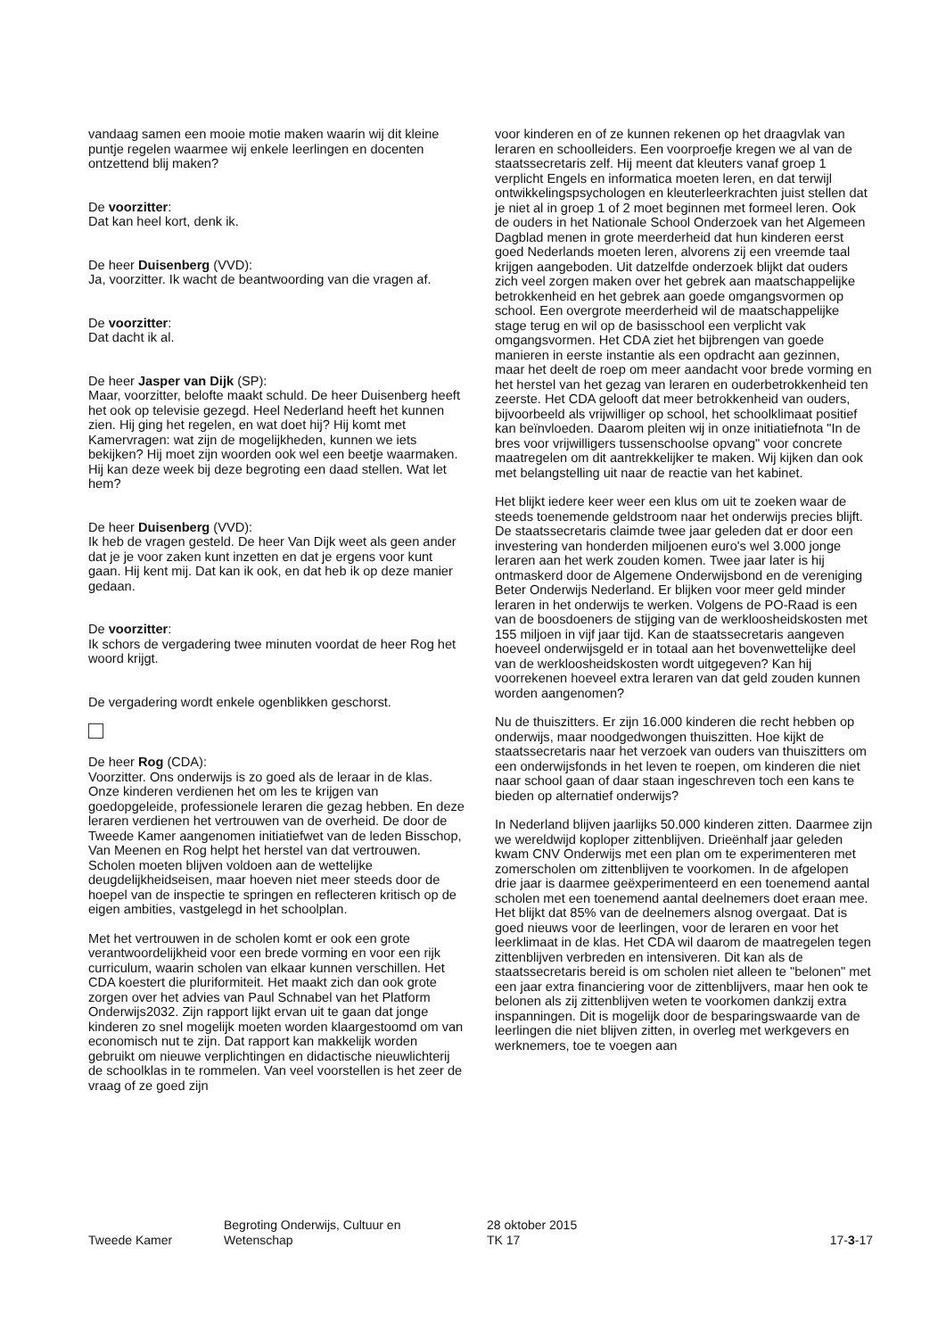vandaag samen een mooie motie maken waarin wij dit kleine puntje regelen waarmee wij enkele leerlingen en docenten ontzettend blij maken?
De voorzitter:
Dat kan heel kort, denk ik.
De heer Duisenberg (VVD):
Ja, voorzitter. Ik wacht de beantwoording van die vragen af.
De voorzitter:
Dat dacht ik al.
De heer Jasper van Dijk (SP):
Maar, voorzitter, belofte maakt schuld. De heer Duisenberg heeft het ook op televisie gezegd. Heel Nederland heeft het kunnen zien. Hij ging het regelen, en wat doet hij? Hij komt met Kamervragen: wat zijn de mogelijkheden, kunnen we iets bekijken? Hij moet zijn woorden ook wel een beetje waarmaken. Hij kan deze week bij deze begroting een daad stellen. Wat let hem?
De heer Duisenberg (VVD):
Ik heb de vragen gesteld. De heer Van Dijk weet als geen ander dat je je voor zaken kunt inzetten en dat je ergens voor kunt gaan. Hij kent mij. Dat kan ik ook, en dat heb ik op deze manier gedaan.
De voorzitter:
Ik schors de vergadering twee minuten voordat de heer Rog het woord krijgt.
De vergadering wordt enkele ogenblikken geschorst.
De heer Rog (CDA):
Voorzitter. Ons onderwijs is zo goed als de leraar in de klas. Onze kinderen verdienen het om les te krijgen van goedopgeleide, professionele leraren die gezag hebben. En deze leraren verdienen het vertrouwen van de overheid. De door de Tweede Kamer aangenomen initiatiefwet van de leden Bisschop, Van Meenen en Rog helpt het herstel van dat vertrouwen. Scholen moeten blijven voldoen aan de wettelijke deugdelijkheidseisen, maar hoeven niet meer steeds door de hoepel van de inspectie te springen en reflecteren kritisch op de eigen ambities, vastgelegd in het schoolplan.
Met het vertrouwen in de scholen komt er ook een grote verantwoordelijkheid voor een brede vorming en voor een rijk curriculum, waarin scholen van elkaar kunnen verschillen. Het CDA koestert die pluriformiteit. Het maakt zich dan ook grote zorgen over het advies van Paul Schnabel van het Platform Onderwijs2032. Zijn rapport lijkt ervan uit te gaan dat jonge kinderen zo snel mogelijk moeten worden klaargestoomd om van economisch nut te zijn. Dat rapport kan makkelijk worden gebruikt om nieuwe verplichtingen en didactische nieuwlichterij de schoolklas in te rommelen. Van veel voorstellen is het zeer de vraag of ze goed zijn
voor kinderen en of ze kunnen rekenen op het draagvlak van leraren en schoolleiders. Een voorproefje kregen we al van de staatssecretaris zelf. Hij meent dat kleuters vanaf groep 1 verplicht Engels en informatica moeten leren, en dat terwijl ontwikkelingspsychologen en kleuterleerkrachten juist stellen dat je niet al in groep 1 of 2 moet beginnen met formeel leren. Ook de ouders in het Nationale School Onderzoek van het Algemeen Dagblad menen in grote meerderheid dat hun kinderen eerst goed Nederlands moeten leren, alvorens zij een vreemde taal krijgen aangeboden. Uit datzelfde onderzoek blijkt dat ouders zich veel zorgen maken over het gebrek aan maatschappelijke betrokkenheid en het gebrek aan goede omgangsvormen op school. Een overgrote meerderheid wil de maatschappelijke stage terug en wil op de basisschool een verplicht vak omgangsvormen. Het CDA ziet het bijbrengen van goede manieren in eerste instantie als een opdracht aan gezinnen, maar het deelt de roep om meer aandacht voor brede vorming en het herstel van het gezag van leraren en ouderbetrokkenheid ten zeerste. Het CDA gelooft dat meer betrokkenheid van ouders, bijvoorbeeld als vrijwilliger op school, het schoolklimaat positief kan beïnvloeden. Daarom pleiten wij in onze initiatiefnota "In de bres voor vrijwilligers tussenschoolse opvang" voor concrete maatregelen om dit aantrekkelijker te maken. Wij kijken dan ook met belangstelling uit naar de reactie van het kabinet.
Het blijkt iedere keer weer een klus om uit te zoeken waar de steeds toenemende geldstroom naar het onderwijs precies blijft. De staatssecretaris claimde twee jaar geleden dat er door een investering van honderden miljoenen euro's wel 3.000 jonge leraren aan het werk zouden komen. Twee jaar later is hij ontmaskerd door de Algemene Onderwijsbond en de vereniging Beter Onderwijs Nederland. Er blijken voor meer geld minder leraren in het onderwijs te werken. Volgens de PO-Raad is een van de boosdoeners de stijging van de werkloosheidskosten met 155 miljoen in vijf jaar tijd. Kan de staatssecretaris aangeven hoeveel onderwijsgeld er in totaal aan het bovenwettelijke deel van de werkloosheidskosten wordt uitgegeven? Kan hij voorrekenen hoeveel extra leraren van dat geld zouden kunnen worden aangenomen?
Nu de thuiszitters. Er zijn 16.000 kinderen die recht hebben op onderwijs, maar noodgedwongen thuiszitten. Hoe kijkt de staatssecretaris naar het verzoek van ouders van thuiszitters om een onderwijsfonds in het leven te roepen, om kinderen die niet naar school gaan of daar staan ingeschreven toch een kans te bieden op alternatief onderwijs?
In Nederland blijven jaarlijks 50.000 kinderen zitten. Daarmee zijn we wereldwijd koploper zittenblijven. Drieënhalf jaar geleden kwam CNV Onderwijs met een plan om te experimenteren met zomerscholen om zittenblijven te voorkomen. In de afgelopen drie jaar is daarmee geëxperimenteerd en een toenemend aantal scholen met een toenemend aantal deelnemers doet eraan mee. Het blijkt dat 85% van de deelnemers alsnog overgaat. Dat is goed nieuws voor de leerlingen, voor de leraren en voor het leerklimaat in de klas. Het CDA wil daarom de maatregelen tegen zittenblijven verbreden en intensiveren. Dit kan als de staatssecretaris bereid is om scholen niet alleen te "belonen" met een jaar extra financiering voor de zittenblijvers, maar hen ook te belonen als zij zittenblijven weten te voorkomen dankzij extra inspanningen. Dit is mogelijk door de besparingswaarde van de leerlingen die niet blijven zitten, in overleg met werkgevers en werknemers, toe te voegen aan
Tweede Kamer
Begroting Onderwijs, Cultuur en
Wetenschap
28 oktober 2015
TK 17
17-3-17